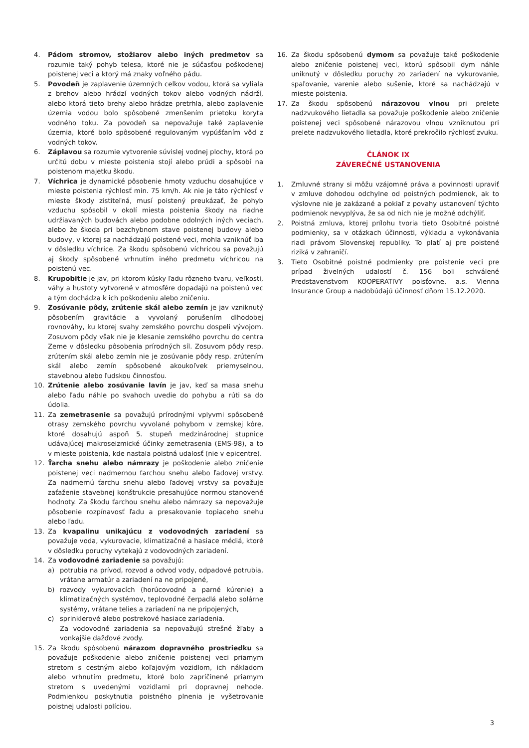4. Pádom stromov, stožiarov alebo iných predmetov sa rozumie taký pohyb telesa, ktoré nie je súčasťou poškodenej poistenej veci a ktorý má znaky voľného pádu.
5. Povodeň je zaplavenie územných celkov vodou, ktorá sa vyliala z brehov alebo hrádzí vodných tokov alebo vodných nádrží, alebo ktorá tieto brehy alebo hrádze pretrhla, alebo zaplavenie územia vodou bolo spôsobené zmenšením prietoku koryta vodného toku. Za povodeň sa nepovažuje také zaplavenie územia, ktoré bolo spôsobené regulovaným vypúšťaním vôd z vodných tokov.
6. Záplavou sa rozumie vytvorenie súvislej vodnej plochy, ktorá po určitú dobu v mieste poistenia stojí alebo prúdi a spôsobí na poistenom majetku škodu.
7. Víchrica je dynamické pôsobenie hmoty vzduchu dosahujúce v mieste poistenia rýchlosť min. 75 km/h. Ak nie je táto rýchlosť v mieste škody zistiteľná, musí poistený preukázať, že pohyb vzduchu spôsobil v okolí miesta poistenia škody na riadne udržiavaných budovách alebo podobne odolných iných veciach, alebo že škoda pri bezchybnom stave poistenej budovy alebo budovy, v ktorej sa nachádzajú poistené veci, mohla vzniknúť iba v dôsledku víchrice. Za škodu spôsobenú víchricou sa považujú aj škody spôsobené vrhnutím iného predmetu víchricou na poistenú vec.
8. Krupobitie je jav, pri ktorom kúsky ľadu rôzneho tvaru, veľkosti, váhy a hustoty vytvorené v atmosfére dopadajú na poistenú vec a tým dochádza k ich poškodeniu alebo zničeniu.
9. Zosúvanie pôdy, zrútenie skál alebo zemín je jav vzniknutý pôsobením gravitácie a vyvolaný porušením dlhodobej rovnováhy, ku ktorej svahy zemského povrchu dospeli vývojom. Zosuvom pôdy však nie je klesanie zemského povrchu do centra Zeme v dôsledku pôsobenia prírodných síl. Zosuvom pôdy resp. zrútením skál alebo zemín nie je zosúvanie pôdy resp. zrútením skál alebo zemín spôsobené akoukoľvek priemyselnou, stavebnou alebo ľudskou činnosťou.
10. Zrútenie alebo zosúvanie lavín je jav, keď sa masa snehu alebo ľadu náhle po svahoch uvedie do pohybu a rúti sa do údolia.
11. Za zemetrasenie sa považujú prírodnými vplyvmi spôsobené otrasy zemského povrchu vyvolané pohybom v zemskej kôre, ktoré dosahujú aspoň 5. stupeň medzinárodnej stupnice udávajúcej makroseizmické účinky zemetrasenia (EMS-98), a to v mieste poistenia, kde nastala poistná udalosť (nie v epicentre).
12. Ťarcha snehu alebo námrazy je poškodenie alebo zničenie poistenej veci nadmernou ťarchou snehu alebo ľadovej vrstvy. Za nadmernú ťarchu snehu alebo ľadovej vrstvy sa považuje zaťaženie stavebnej konštrukcie presahujúce normou stanovené hodnoty. Za škodu ťarchou snehu alebo námrazy sa nepovažuje pôsobenie rozpínavosť ľadu a presakovanie topiaceho snehu alebo ľadu.
13. Za kvapalinu unikajúcu z vodovodných zariadení sa považuje voda, vykurovacie, klimatizačné a hasiace médiá, ktoré v dôsledku poruchy vytekajú z vodovodných zariadení.
14. Za vodovodné zariadenie sa považujú:
a) potrubia na prívod, rozvod a odvod vody, odpadové potrubia, vrátane armatúr a zariadení na ne pripojené,
b) rozvody vykurovacích (horúcovodné a parné kúrenie) a klimatizačných systémov, teplovodné čerpadlá alebo solárne systémy, vrátane telies a zariadení na ne pripojených,
c) sprinklerové alebo postrekové hasiace zariadenia.
Za vodovodné zariadenia sa nepovažujú strešné žľaby a vonkajšie dažďové zvody.
15. Za škodu spôsobenú nárazom dopravného prostriedku sa považuje poškodenie alebo zničenie poistenej veci priamym stretom s cestným alebo koľajovým vozidlom, ich nákladom alebo vrhnutím predmetu, ktoré bolo zapríčinené priamym stretom s uvedenými vozidlami pri dopravnej nehode. Podmienkou poskytnutia poistného plnenia je vyšetrovanie poistnej udalosti políciou.
16. Za škodu spôsobenú dymom sa považuje také poškodenie alebo zničenie poistenej veci, ktorú spôsobil dym náhle uniknutý v dôsledku poruchy zo zariadení na vykurovanie, spaľovanie, varenie alebo sušenie, ktoré sa nachádzajú v mieste poistenia.
17. Za škodu spôsobenú nárazovou vlnou pri prelete nadzvukového lietadla sa považuje poškodenie alebo zničenie poistenej veci spôsobené nárazovou vlnou vzniknutou pri prelete nadzvukového lietadla, ktoré prekročilo rýchlosť zvuku.
ČLÁNOK IX
ZÁVEREČNÉ USTANOVENIA
1. Zmluvné strany si môžu vzájomné práva a povinnosti upraviť v zmluve dohodou odchylne od poistných podmienok, ak to výslovne nie je zakázané a pokiaľ z povahy ustanovení týchto podmienok nevyplýva, že sa od nich nie je možné odchýliť.
2. Poistná zmluva, ktorej prílohu tvoria tieto Osobitné poistné podmienky, sa v otázkach účinnosti, výkladu a vykonávania riadi právom Slovenskej republiky. To platí aj pre poistené riziká v zahraničí.
3. Tieto Osobitné poistné podmienky pre poistenie veci pre prípad živelných udalostí č. 156 boli schválené Predstavenstvom KOOPERATIVY poisťovne, a.s. Vienna Insurance Group a nadobúdajú účinnosť dňom 15.12.2020.
3